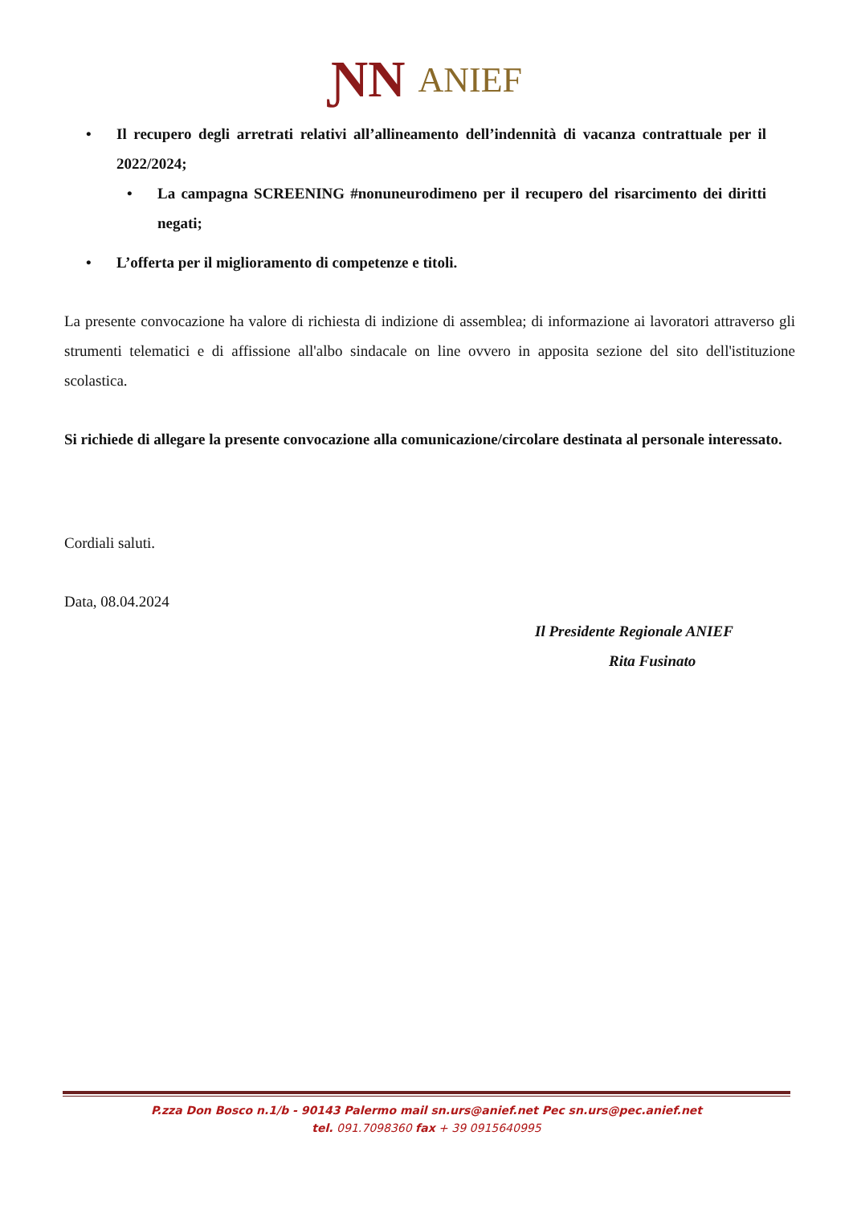ƝN ANIEF
• Il recupero degli arretrati relativi all’allineamento dell’indennità di vacanza contrattuale per il 2022/2024;
• La campagna SCREENING #nonuneurodimeno per il recupero del risarcimento dei diritti negati;
• L’offerta per il miglioramento di competenze e titoli.
La presente convocazione ha valore di richiesta di indizione di assemblea; di informazione ai lavoratori attraverso gli strumenti telematici e di affissione all'albo sindacale on line ovvero in apposita sezione del sito dell'istituzione scolastica.
Si richiede di allegare la presente convocazione alla comunicazione/circolare destinata al personale interessato.
Cordiali saluti.
Data, 08.04.2024
Il Presidente Regionale ANIEF
Rita Fusinato
P.zza Don Bosco n.1/b - 90143 Palermo mail sn.urs@anief.net Pec sn.urs@pec.anief.net
tel. 091.7098360 fax + 39 0915640995